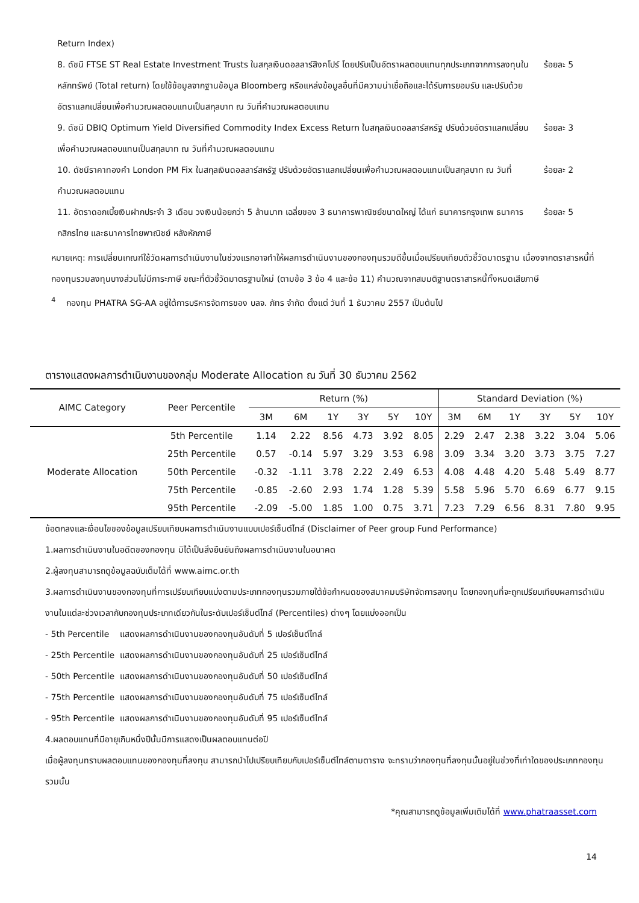Return Index)
8. ดัชนี FTSE ST Real Estate Investment Trusts ในสกุลเงินดอลลาร์สิงคโปร์ โดยปรับเป็นอัตราผลตอบแทนทุกประเภทจากการลงทุนในหลักทรัพย์ (Total return) โดยใช้ข้อมูลจากฐานข้อมูล Bloomberg หรือแหล่งข้อมูลอื่นที่มีความน่าเชื่อถือและได้รับการยอมรับ และปรับด้วยอัตราแลกเปลี่ยนเพื่อคำนวณผลตอบแทนเป็นสกุลบาท ณ วันที่คำนวณผลตอบแทน
ร้อยละ 5
9. ดัชนี DBIQ Optimum Yield Diversified Commodity Index Excess Return ในสกุลเงินดอลลาร์สหรัฐ ปรับด้วยอัตราแลกเปลี่ยนเพื่อคำนวณผลตอบแทนเป็นสกุลบาท ณ วันที่คำนวณผลตอบแทน
ร้อยละ 3
10. ดัชนีราคาทองคำ London PM Fix ในสกุลเงินดอลลาร์สหรัฐ ปรับด้วยอัตราแลกเปลี่ยนเพื่อคำนวณผลตอบแทนเป็นสกุลบาท ณ วันที่คำนวณผลตอบแทน
ร้อยละ 2
11. อัตราดอกเบี้ยเงินฝากประจำ 3 เดือน วงเงินน้อยกว่า 5 ล้านบาท เฉลี่ยของ 3 ธนาคารพาณิชย์ขนาดใหญ่ ได้แก่ ธนาคารกรุงเทพ ธนาคารกสิกรไทย และธนาคารไทยพาณิชย์ หลังหักภาษี
ร้อยละ 5
หมายเหตุ: การเปลี่ยนเกณฑ์ใช้วัดผลการดำเนินงานในช่วงแรกอาจทำให้ผลการดำเนินงานของกองทุนรวมดีขึ้นเมื่อเปรียบเทียบตัวชี้วัดมาตรฐาน เนื่องจากตราสารหนี้ที่กองทุนรวมลงทุนบางส่วนไม่มีภาระภาษี ขณะที่ตัวชี้วัดมาตรฐานใหม่ (ตามข้อ 3 ข้อ 4 และข้อ 11) คำนวณจากสมมติฐานตราสารหนี้ทั้งหมดเสียภาษี
<sup>4</sup> กองทุน PHATRA SG-AA อยู่ใต้การบริหารจัดการของ บลจ. ภัทร จำกัด ตั้งแต่ วันที่ 1 ธันวาคม 2557 เป็นต้นไป
ตารางแสดงผลการดำเนินงานของกลุ่ม Moderate Allocation ณ วันที่ 30 ธันวาคม 2562
| AIMC Category | Peer Percentile | Return (%) | | | | | | Standard Deviation (%) | | | | | |
| --- | --- | --- | --- | --- | --- | --- | --- | --- | --- | --- | --- | --- | --- |
| | | 3M | 6M | 1Y | 3Y | 5Y | 10Y | 3M | 6M | 1Y | 3Y | 5Y | 10Y |
| Moderate Allocation | 5th Percentile | 1.14 | 2.22 | 8.56 | 4.73 | 3.92 | 8.05 | 2.29 | 2.47 | 2.38 | 3.22 | 3.04 | 5.06 |
| | 25th Percentile | 0.57 | -0.14 | 5.97 | 3.29 | 3.53 | 6.98 | 3.09 | 3.34 | 3.20 | 3.73 | 3.75 | 7.27 |
| | 50th Percentile | -0.32 | -1.11 | 3.78 | 2.22 | 2.49 | 6.53 | 4.08 | 4.48 | 4.20 | 5.48 | 5.49 | 8.77 |
| | 75th Percentile | -0.85 | -2.60 | 2.93 | 1.74 | 1.28 | 5.39 | 5.58 | 5.96 | 5.70 | 6.69 | 6.77 | 9.15 |
| | 95th Percentile | -2.09 | -5.00 | 1.85 | 1.00 | 0.75 | 3.71 | 7.23 | 7.29 | 6.56 | 8.31 | 7.80 | 9.95 |
ข้อตกลงและเงื่อนไขของข้อมูลเปรียบเทียบผลการดำเนินงานแบบเปอร์เซ็นต์ไทล์ (Disclaimer of Peer group Fund Performance)
1.ผลการดำเนินงานในอดีตของกองทุน มิได้เป็นสิ่งยืนยันถึงผลการดำเนินงานในอนาคต
2.ผู้ลงทุนสามารถดูข้อมูลฉบับเต็มได้ที่ www.aimc.or.th
3.ผลการดำเนินงานของกองทุนที่การเปรียบเทียบแบ่งตามประเภทกองทุนรวมภายใต้ข้อกำหนดของสมาคมบริษัทจัดการลงทุน โดยกองทุนที่จะถูกเปรียบเทียบผลการดำเนินงานในแต่ละช่วงเวลากับกองทุนประเภทเดียวกันในระดับเปอร์เซ็นต์ไทล์ (Percentiles) ต่างๆ โดยแบ่งออกเป็น
- 5th Percentile แสดงผลการดำเนินงานของกองทุนอันดับที่ 5 เปอร์เซ็นต์ไทล์
- 25th Percentile แสดงผลการดำเนินงานของกองทุนอันดับที่ 25 เปอร์เซ็นต์ไทล์
- 50th Percentile แสดงผลการดำเนินงานของกองทุนอันดับที่ 50 เปอร์เซ็นต์ไทล์
- 75th Percentile แสดงผลการดำเนินงานของกองทุนอันดับที่ 75 เปอร์เซ็นต์ไทล์
- 95th Percentile แสดงผลการดำเนินงานของกองทุนอันดับที่ 95 เปอร์เซ็นต์ไทล์
4.ผลตอบแทนที่มีอายุเกินหนึ่งปีนั้นมีการแสดงเป็นผลตอบแทนต่อปี
เมื่อผู้ลงทุนทราบผลตอบแทนของกองทุนที่ลงทุน สามารถนำไปเปรียบเทียบกับเปอร์เซ็นต์ไทล์ตามตาราง จะทราบว่ากองทุนที่ลงทุนนั้นอยู่ในช่วงที่เท่าใดของประเภทกองทุนรวมนั้น
*คุณสามารถดูข้อมูลเพิ่มเติมได้ที่ www.phatraasset.com
14